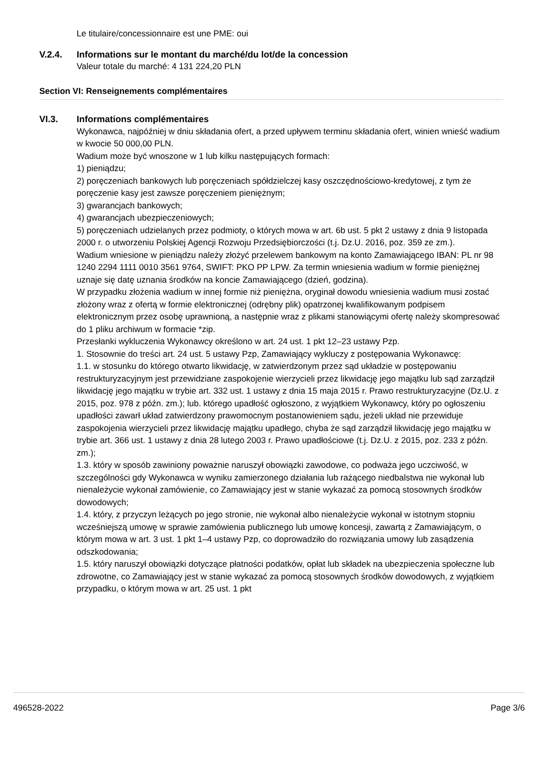Le titulaire/concessionnaire est une PME: oui
V.2.4. Informations sur le montant du marché/du lot/de la concession
Valeur totale du marché: 4 131 224,20 PLN
Section VI: Renseignements complémentaires
VI.3. Informations complémentaires
Wykonawca, najpóźniej w dniu składania ofert, a przed upływem terminu składania ofert, winien wnieść wadium w kwocie 50 000,00 PLN.
Wadium może być wnoszone w 1 lub kilku następujących formach:
1) pieniądzu;
2) poręczeniach bankowych lub poręczeniach spółdzielczej kasy oszczędnościowo-kredytowej, z tym że poręczenie kasy jest zawsze poręczeniem pieniężnym;
3) gwarancjach bankowych;
4) gwarancjach ubezpieczeniowych;
5) poręczeniach udzielanych przez podmioty, o których mowa w art. 6b ust. 5 pkt 2 ustawy z dnia 9 listopada 2000 r. o utworzeniu Polskiej Agencji Rozwoju Przedsiębiorczości (t.j. Dz.U. 2016, poz. 359 ze zm.).
Wadium wniesione w pieniądzu należy złożyć przelewem bankowym na konto Zamawiającego IBAN: PL nr 98 1240 2294 1111 0010 3561 9764, SWIFT: PKO PP LPW. Za termin wniesienia wadium w formie pieniężnej uznaje się datę uznania środków na koncie Zamawiającego (dzień, godzina).
W przypadku złożenia wadium w innej formie niż pieniężna, oryginał dowodu wniesienia wadium musi zostać złożony wraz z ofertą w formie elektronicznej (odrębny plik) opatrzonej kwalifikowanym podpisem elektronicznym przez osobę uprawnioną, a następnie wraz z plikami stanowiącymi ofertę należy skompresować do 1 pliku archiwum w formacie *zip.
Przesłanki wykluczenia Wykonawcy określono w art. 24 ust. 1 pkt 12–23 ustawy Pzp.
1. Stosownie do treści art. 24 ust. 5 ustawy Pzp, Zamawiający wykluczy z postępowania Wykonawcę:
1.1. w stosunku do którego otwarto likwidację, w zatwierdzonym przez sąd układzie w postępowaniu restrukturyzacyjnym jest przewidziane zaspokojenie wierzycieli przez likwidację jego majątku lub sąd zarządził likwidację jego majątku w trybie art. 332 ust. 1 ustawy z dnia 15 maja 2015 r. Prawo restrukturyzacyjne (Dz.U. z 2015, poz. 978 z późn. zm.); lub. którego upadłość ogłoszono, z wyjątkiem Wykonawcy, który po ogłoszeniu upadłości zawarł układ zatwierdzony prawomocnym postanowieniem sądu, jeżeli układ nie przewiduje zaspokojenia wierzycieli przez likwidację majątku upadłego, chyba że sąd zarządził likwidację jego majątku w trybie art. 366 ust. 1 ustawy z dnia 28 lutego 2003 r. Prawo upadłościowe (t.j. Dz.U. z 2015, poz. 233 z późn. zm.);
1.3. który w sposób zawiniony poważnie naruszył obowiązki zawodowe, co podważa jego uczciwość, w szczególności gdy Wykonawca w wyniku zamierzonego działania lub rażącego niedbalstwa nie wykonał lub nienależycie wykonał zamówienie, co Zamawiający jest w stanie wykazać za pomocą stosownych środków dowodowych;
1.4. który, z przyczyn leżących po jego stronie, nie wykonał albo nienależycie wykonał w istotnym stopniu wcześniejszą umowę w sprawie zamówienia publicznego lub umowę koncesji, zawartą z Zamawiającym, o którym mowa w art. 3 ust. 1 pkt 1–4 ustawy Pzp, co doprowadziło do rozwiązania umowy lub zasądzenia odszkodowania;
1.5. który naruszył obowiązki dotyczące płatności podatków, opłat lub składek na ubezpieczenia społeczne lub zdrowotne, co Zamawiający jest w stanie wykazać za pomocą stosownych środków dowodowych, z wyjątkiem przypadku, o którym mowa w art. 25 ust. 1 pkt
496528-2022 Page 3/6